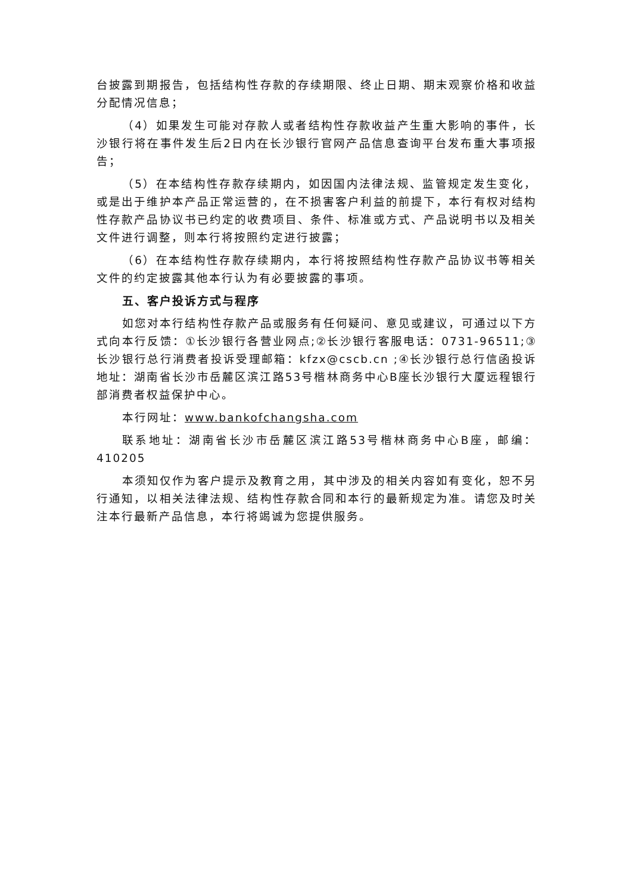台披露到期报告，包括结构性存款的存续期限、终止日期、期末观察价格和收益分配情况信息；
（4）如果发生可能对存款人或者结构性存款收益产生重大影响的事件，长沙银行将在事件发生后2日内在长沙银行官网产品信息查询平台发布重大事项报告；
（5）在本结构性存款存续期内，如因国内法律法规、监管规定发生变化，或是出于维护本产品正常运营的，在不损害客户利益的前提下，本行有权对结构性存款产品协议书已约定的收费项目、条件、标准或方式、产品说明书以及相关文件进行调整，则本行将按照约定进行披露；
（6）在本结构性存款存续期内，本行将按照结构性存款产品协议书等相关文件的约定披露其他本行认为有必要披露的事项。
五、客户投诉方式与程序
如您对本行结构性存款产品或服务有任何疑问、意见或建议，可通过以下方式向本行反馈：①长沙银行各营业网点;②长沙银行客服电话：0731-96511;③长沙银行总行消费者投诉受理邮箱：kfzx@cscb.cn ;④长沙银行总行信函投诉地址：湖南省长沙市岳麓区滨江路53号楷林商务中心B座长沙银行大厦远程银行部消费者权益保护中心。
本行网址：www.bankofchangsha.com
联系地址：湖南省长沙市岳麓区滨江路53号楷林商务中心B座，邮编：410205
本须知仅作为客户提示及教育之用，其中涉及的相关内容如有变化，恕不另行通知，以相关法律法规、结构性存款合同和本行的最新规定为准。请您及时关注本行最新产品信息，本行将竭诚为您提供服务。